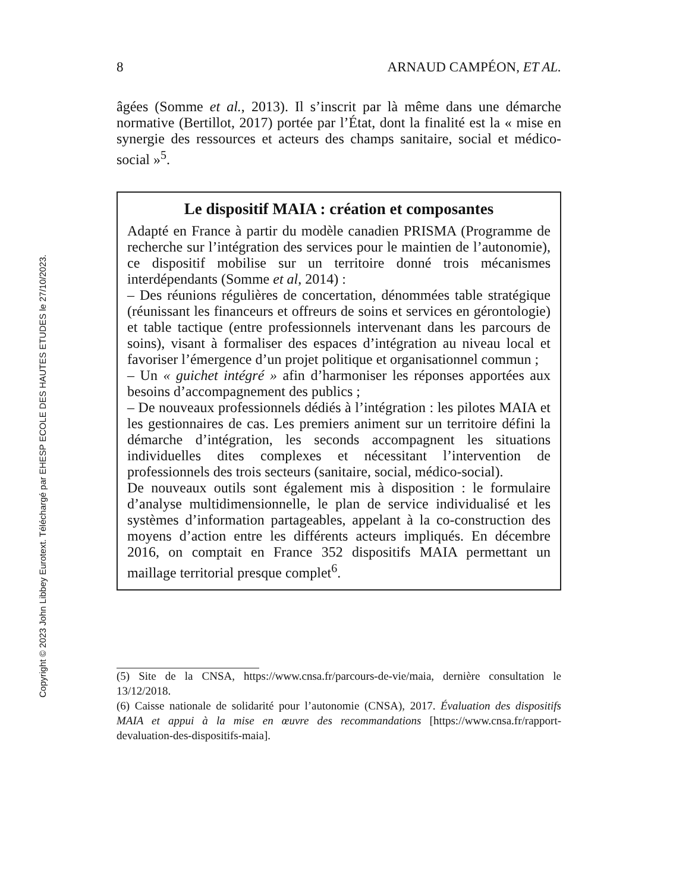Copyright © 2023 John Libbey Eurotext. Téléchargé par EHESP ECOLE DES HAUTES ETUDES le 27/10/2023.
8 ARNAUD CAMPÉON, ET AL.
âgées (Somme et al., 2013). Il s’inscrit par là même dans une démarche normative (Bertillot, 2017) portée par l’État, dont la finalité est la « mise en synergie des ressources et acteurs des champs sanitaire, social et médico-social »<sup>5</sup>.
Le dispositif MAIA : création et composantes
Adapté en France à partir du modèle canadien PRISMA (Programme de recherche sur l’intégration des services pour le maintien de l’autonomie), ce dispositif mobilise sur un territoire donné trois mécanismes interdépendants (Somme et al, 2014) :
– Des réunions régulières de concertation, dénommées table stratégique (réunissant les financeurs et offreurs de soins et services en gérontologie) et table tactique (entre professionnels intervenant dans les parcours de soins), visant à formaliser des espaces d’intégration au niveau local et favoriser l’émergence d’un projet politique et organisationnel commun ;
– Un « guichet intégré » afin d’harmoniser les réponses apportées aux besoins d’accompagnement des publics ;
– De nouveaux professionnels dédiés à l’intégration : les pilotes MAIA et les gestionnaires de cas. Les premiers animent sur un territoire défini la démarche d’intégration, les seconds accompagnent les situations individuelles dites complexes et nécessitant l’intervention de professionnels des trois secteurs (sanitaire, social, médico-social).
De nouveaux outils sont également mis à disposition : le formulaire d’analyse multidimensionnelle, le plan de service individualisé et les systèmes d’information partageables, appelant à la co-construction des moyens d’action entre les différents acteurs impliqués. En décembre 2016, on comptait en France 352 dispositifs MAIA permettant un maillage territorial presque complet<sup>6</sup>.
(5) Site de la CNSA, https://www.cnsa.fr/parcours-de-vie/maia, dernière consultation le 13/12/2018.
(6) Caisse nationale de solidarité pour l’autonomie (CNSA), 2017. Évaluation des dispositifs MAIA et appui à la mise en œuvre des recommandations [https://www.cnsa.fr/rapport-devaluation-des-dispositifs-maia].